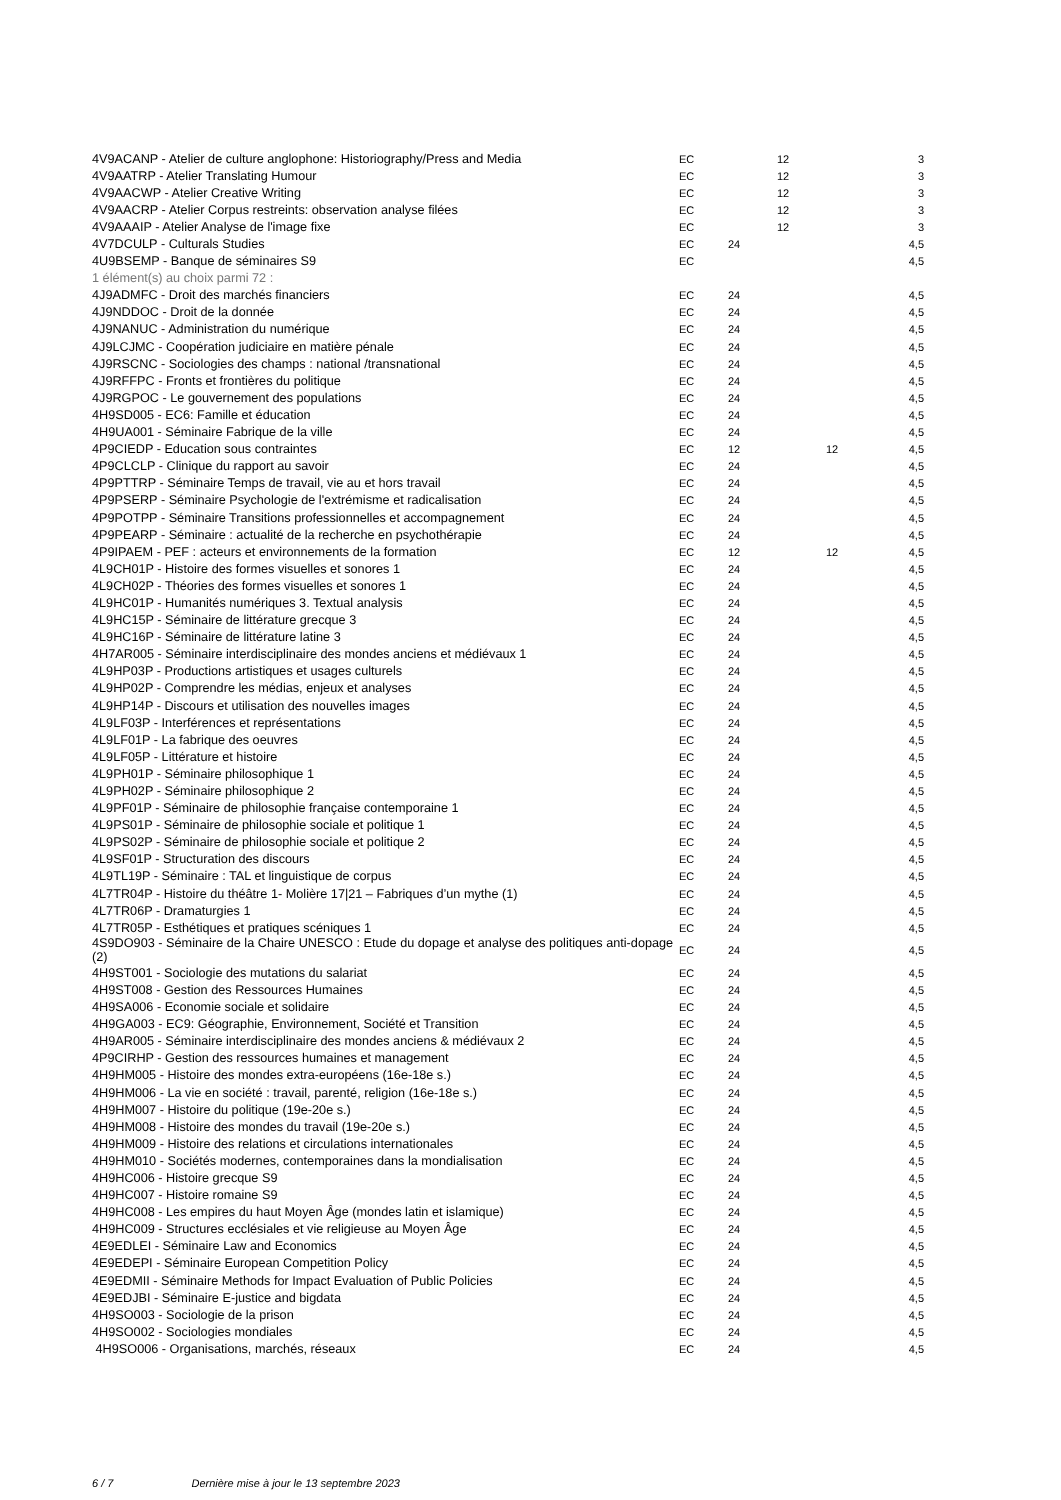| 4V9ACANP - Atelier de culture anglophone: Historiography/Press and Media | EC | | 12 | | 3 |
| 4V9AATRP - Atelier Translating Humour | EC | | 12 | | 3 |
| 4V9AACWP - Atelier Creative Writing | EC | | 12 | | 3 |
| 4V9AACRP - Atelier Corpus restreints: observation analyse filées | EC | | 12 | | 3 |
| 4V9AAAIP - Atelier Analyse de l'image fixe | EC | | 12 | | 3 |
| 4V7DCULP - Culturals Studies | EC | 24 | | | 4,5 |
| 4U9BSEMP - Banque de séminaires S9 | EC | | | | 4,5 |
| 1 élément(s) au choix parmi 72 : | | | | | |
| 4J9ADMFC - Droit des marchés financiers | EC | 24 | | | 4,5 |
| 4J9NDDOC - Droit de la donnée | EC | 24 | | | 4,5 |
| 4J9NANUC - Administration du numérique | EC | 24 | | | 4,5 |
| 4J9LCJMC - Coopération judiciaire en matière pénale | EC | 24 | | | 4,5 |
| 4J9RSCNC - Sociologies des champs : national /transnational | EC | 24 | | | 4,5 |
| 4J9RFFPC - Fronts et frontières du politique | EC | 24 | | | 4,5 |
| 4J9RGPOC - Le gouvernement des populations | EC | 24 | | | 4,5 |
| 4H9SD005 - EC6: Famille et éducation | EC | 24 | | | 4,5 |
| 4H9UA001 - Séminaire Fabrique de la ville | EC | 24 | | | 4,5 |
| 4P9CIEDP - Education sous contraintes | EC | 12 | | 12 | 4,5 |
| 4P9CLCLP - Clinique du rapport au savoir | EC | 24 | | | 4,5 |
| 4P9PTTRP - Séminaire Temps de travail, vie au et hors travail | EC | 24 | | | 4,5 |
| 4P9PSERP - Séminaire Psychologie de l'extrémisme et radicalisation | EC | 24 | | | 4,5 |
| 4P9POTPP - Séminaire Transitions professionnelles et accompagnement | EC | 24 | | | 4,5 |
| 4P9PEARP - Séminaire : actualité de la recherche en psychothérapie | EC | 24 | | | 4,5 |
| 4P9IPAEM - PEF : acteurs et environnements de la formation | EC | 12 | | 12 | 4,5 |
| 4L9CH01P - Histoire des formes visuelles et sonores 1 | EC | 24 | | | 4,5 |
| 4L9CH02P - Théories des formes visuelles et sonores 1 | EC | 24 | | | 4,5 |
| 4L9HC01P - Humanités numériques 3. Textual analysis | EC | 24 | | | 4,5 |
| 4L9HC15P - Séminaire de littérature grecque 3 | EC | 24 | | | 4,5 |
| 4L9HC16P - Séminaire de littérature latine 3 | EC | 24 | | | 4,5 |
| 4H7AR005 - Séminaire interdisciplinaire des mondes anciens et médiévaux 1 | EC | 24 | | | 4,5 |
| 4L9HP03P - Productions artistiques et usages culturels | EC | 24 | | | 4,5 |
| 4L9HP02P - Comprendre les médias, enjeux et analyses | EC | 24 | | | 4,5 |
| 4L9HP14P - Discours et utilisation des nouvelles images | EC | 24 | | | 4,5 |
| 4L9LF03P - Interférences et représentations | EC | 24 | | | 4,5 |
| 4L9LF01P - La fabrique des oeuvres | EC | 24 | | | 4,5 |
| 4L9LF05P - Littérature et histoire | EC | 24 | | | 4,5 |
| 4L9PH01P - Séminaire philosophique 1 | EC | 24 | | | 4,5 |
| 4L9PH02P - Séminaire philosophique 2 | EC | 24 | | | 4,5 |
| 4L9PF01P - Séminaire de philosophie française contemporaine 1 | EC | 24 | | | 4,5 |
| 4L9PS01P - Séminaire de philosophie sociale et politique 1 | EC | 24 | | | 4,5 |
| 4L9PS02P - Séminaire de philosophie sociale et politique 2 | EC | 24 | | | 4,5 |
| 4L9SF01P - Structuration des discours | EC | 24 | | | 4,5 |
| 4L9TL19P - Séminaire : TAL et linguistique de corpus | EC | 24 | | | 4,5 |
| 4L7TR04P - Histoire du théâtre 1- Molière 17/21 – Fabriques d’un mythe (1) | EC | 24 | | | 4,5 |
| 4L7TR06P - Dramaturgies 1 | EC | 24 | | | 4,5 |
| 4L7TR05P - Esthétiques et pratiques scéniques 1 | EC | 24 | | | 4,5 |
| 4S9DO903 - Séminaire de la Chaire UNESCO : Etude du dopage et analyse des politiques anti-dopage (2) | EC | 24 | | | 4,5 |
| 4H9ST001 - Sociologie des mutations du salariat | EC | 24 | | | 4,5 |
| 4H9ST008 - Gestion des Ressources Humaines | EC | 24 | | | 4,5 |
| 4H9SA006 - Economie sociale et solidaire | EC | 24 | | | 4,5 |
| 4H9GA003 - EC9: Géographie, Environnement, Société et Transition | EC | 24 | | | 4,5 |
| 4H9AR005 - Séminaire interdisciplinaire des mondes anciens & médiévaux 2 | EC | 24 | | | 4,5 |
| 4P9CIRHP - Gestion des ressources humaines et management | EC | 24 | | | 4,5 |
| 4H9HM005 - Histoire des mondes extra-européens (16e-18e s.) | EC | 24 | | | 4,5 |
| 4H9HM006 - La vie en société : travail, parenté, religion (16e-18e s.) | EC | 24 | | | 4,5 |
| 4H9HM007 - Histoire du politique (19e-20e s.) | EC | 24 | | | 4,5 |
| 4H9HM008 - Histoire des mondes du travail (19e-20e s.) | EC | 24 | | | 4,5 |
| 4H9HM009 - Histoire des relations et circulations internationales | EC | 24 | | | 4,5 |
| 4H9HM010 - Sociétés modernes, contemporaines dans la mondialisation | EC | 24 | | | 4,5 |
| 4H9HC006 - Histoire grecque S9 | EC | 24 | | | 4,5 |
| 4H9HC007 - Histoire romaine S9 | EC | 24 | | | 4,5 |
| 4H9HC008 - Les empires du haut Moyen Âge (mondes latin et islamique) | EC | 24 | | | 4,5 |
| 4H9HC009 - Structures ecclésiales et vie religieuse au Moyen Âge | EC | 24 | | | 4,5 |
| 4E9EDLEI - Séminaire Law and Economics | EC | 24 | | | 4,5 |
| 4E9EDEPI - Séminaire European Competition Policy | EC | 24 | | | 4,5 |
| 4E9EDMII - Séminaire Methods for Impact Evaluation of Public Policies | EC | 24 | | | 4,5 |
| 4E9EDJBI - Séminaire E-justice and bigdata | EC | 24 | | | 4,5 |
| 4H9SO003 - Sociologie de la prison | EC | 24 | | | 4,5 |
| 4H9SO002 - Sociologies mondiales | EC | 24 | | | 4,5 |
| 4H9SO006 - Organisations, marchés, réseaux | EC | 24 | | | 4,5 |
6 / 7 Dernière mise à jour le 13 septembre 2023